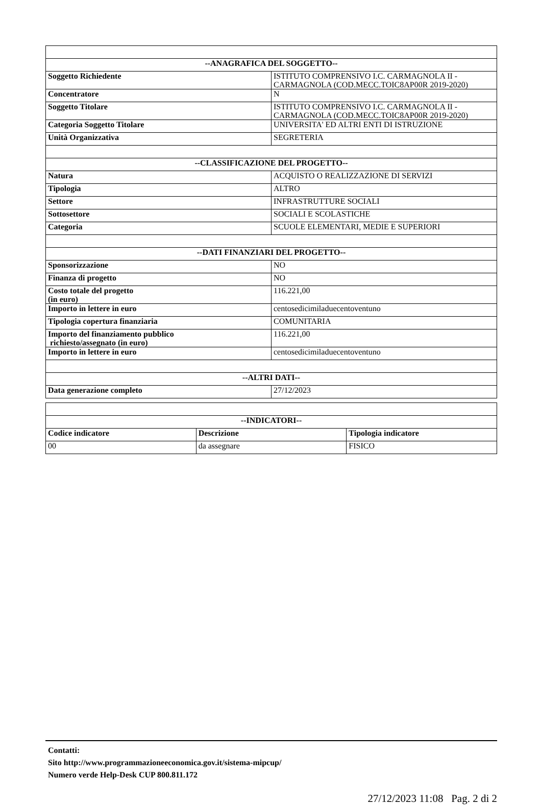| --ANAGRAFICA DEL SOGGETTO-- | |
| --- | --- |
| Soggetto Richiedente | ISTITUTO COMPRENSIVO I.C. CARMAGNOLA II - CARMAGNOLA (COD.MECC.TOIC8AP00R 2019-2020) |
| Concentratore | N |
| Soggetto Titolare | ISTITUTO COMPRENSIVO I.C. CARMAGNOLA II - CARMAGNOLA (COD.MECC.TOIC8AP00R 2019-2020) |
| Categoria Soggetto Titolare | UNIVERSITA' ED ALTRI ENTI DI ISTRUZIONE |
| Unità Organizzativa | SEGRETERIA |
| --CLASSIFICAZIONE DEL PROGETTO-- | |
| Natura | ACQUISTO O REALIZZAZIONE DI SERVIZI |
| Tipologia | ALTRO |
| Settore | INFRASTRUTTURE SOCIALI |
| Sottosettore | SOCIALI E SCOLASTICHE |
| Categoria | SCUOLE ELEMENTARI, MEDIE E SUPERIORI |
| --DATI FINANZIARI DEL PROGETTO-- | |
| Sponsorizzazione | NO |
| Finanza di progetto | NO |
| Costo totale del progetto (in euro) | 116.221,00 |
| Importo in lettere in euro | centosedicimiladuecentoventuno |
| Tipologia copertura finanziaria | COMUNITARIA |
| Importo del finanziamento pubblico richiesto/assegnato (in euro) | 116.221,00 |
| Importo in lettere in euro | centosedicimiladuecentoventuno |
| --ALTRI DATI-- | |
| Data generazione completo | 27/12/2023 |
| --INDICATORI-- | | |
| --- | --- | --- |
| Codice indicatore | Descrizione | Tipologia indicatore |
| 00 | da assegnare | FISICO |
Contatti:
Sito http://www.programmazioneeconomica.gov.it/sistema-mipcup/
Numero verde Help-Desk CUP 800.811.172
27/12/2023 11:08 Pag. 2 di 2